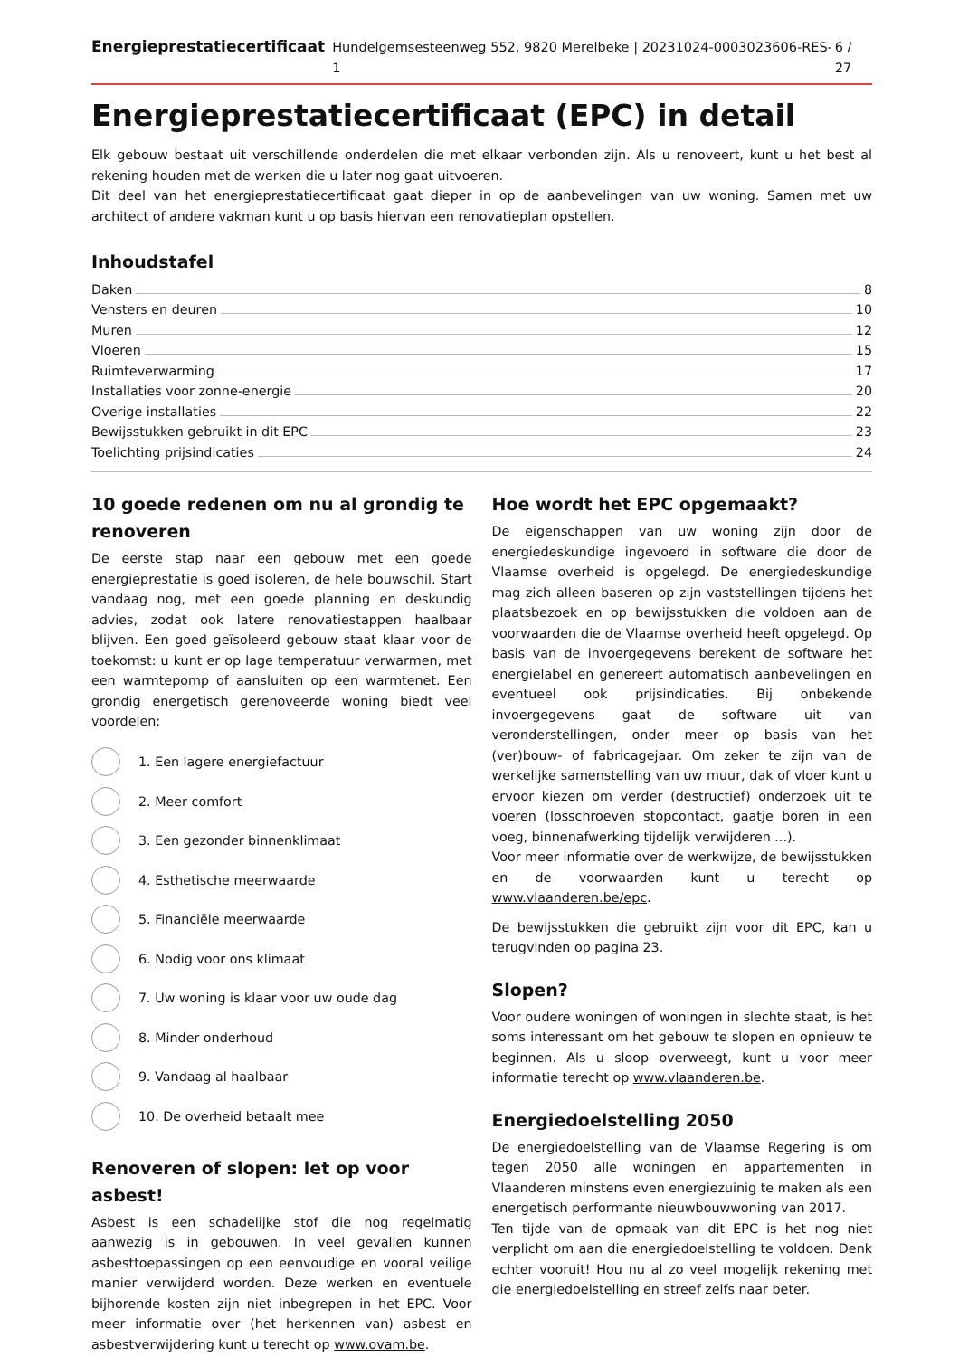Energieprestatiecertificaat Hundelgemsesteenweg 552, 9820 Merelbeke | 20231024-0003023606-RES-1 6 / 27
Energieprestatiecertificaat (EPC) in detail
Elk gebouw bestaat uit verschillende onderdelen die met elkaar verbonden zijn. Als u renoveert, kunt u het best al rekening houden met de werken die u later nog gaat uitvoeren.
Dit deel van het energieprestatiecertificaat gaat dieper in op de aanbevelingen van uw woning. Samen met uw architect of andere vakman kunt u op basis hiervan een renovatieplan opstellen.
Inhoudstafel
Daken 8
Vensters en deuren 10
Muren 12
Vloeren 15
Ruimteverwarming 17
Installaties voor zonne-energie 20
Overige installaties 22
Bewijsstukken gebruikt in dit EPC 23
Toelichting prijsindicaties 24
10 goede redenen om nu al grondig te renoveren
De eerste stap naar een gebouw met een goede energieprestatie is goed isoleren, de hele bouwschil. Start vandaag nog, met een goede planning en deskundig advies, zodat ook latere renovatiestappen haalbaar blijven. Een goed geïsoleerd gebouw staat klaar voor de toekomst: u kunt er op lage temperatuur verwarmen, met een warmtepomp of aansluiten op een warmtenet. Een grondig energetisch gerenoveerde woning biedt veel voordelen:
1. Een lagere energiefactuur
2. Meer comfort
3. Een gezonder binnenklimaat
4. Esthetische meerwaarde
5. Financiële meerwaarde
6. Nodig voor ons klimaat
7. Uw woning is klaar voor uw oude dag
8. Minder onderhoud
9. Vandaag al haalbaar
10. De overheid betaalt mee
Renoveren of slopen: let op voor asbest!
Asbest is een schadelijke stof die nog regelmatig aanwezig is in gebouwen. In veel gevallen kunnen asbesttoepassingen op een eenvoudige en vooral veilige manier verwijderd worden. Deze werken en eventuele bijhorende kosten zijn niet inbegrepen in het EPC. Voor meer informatie over (het herkennen van) asbest en asbestverwijdering kunt u terecht op www.ovam.be.
Hoe wordt het EPC opgemaakt?
De eigenschappen van uw woning zijn door de energiedeskundige ingevoerd in software die door de Vlaamse overheid is opgelegd. De energiedeskundige mag zich alleen baseren op zijn vaststellingen tijdens het plaatsbezoek en op bewijsstukken die voldoen aan de voorwaarden die de Vlaamse overheid heeft opgelegd. Op basis van de invoergegevens berekent de software het energielabel en genereert automatisch aanbevelingen en eventueel ook prijsindicaties. Bij onbekende invoergegevens gaat de software uit van veronderstellingen, onder meer op basis van het (ver)bouw- of fabricagejaar. Om zeker te zijn van de werkelijke samenstelling van uw muur, dak of vloer kunt u ervoor kiezen om verder (destructief) onderzoek uit te voeren (losschroeven stopcontact, gaatje boren in een voeg, binnenafwerking tijdelijk verwijderen ...).
Voor meer informatie over de werkwijze, de bewijsstukken en de voorwaarden kunt u terecht op www.vlaanderen.be/epc.
De bewijsstukken die gebruikt zijn voor dit EPC, kan u terugvinden op pagina 23.
Slopen?
Voor oudere woningen of woningen in slechte staat, is het soms interessant om het gebouw te slopen en opnieuw te beginnen. Als u sloop overweegt, kunt u voor meer informatie terecht op www.vlaanderen.be.
Energiedoelstelling 2050
De energiedoelstelling van de Vlaamse Regering is om tegen 2050 alle woningen en appartementen in Vlaanderen minstens even energiezuinig te maken als een energetisch performante nieuwbouwwoning van 2017.
Ten tijde van de opmaak van dit EPC is het nog niet verplicht om aan die energiedoelstelling te voldoen. Denk echter vooruit! Hou nu al zo veel mogelijk rekening met die energiedoelstelling en streef zelfs naar beter.